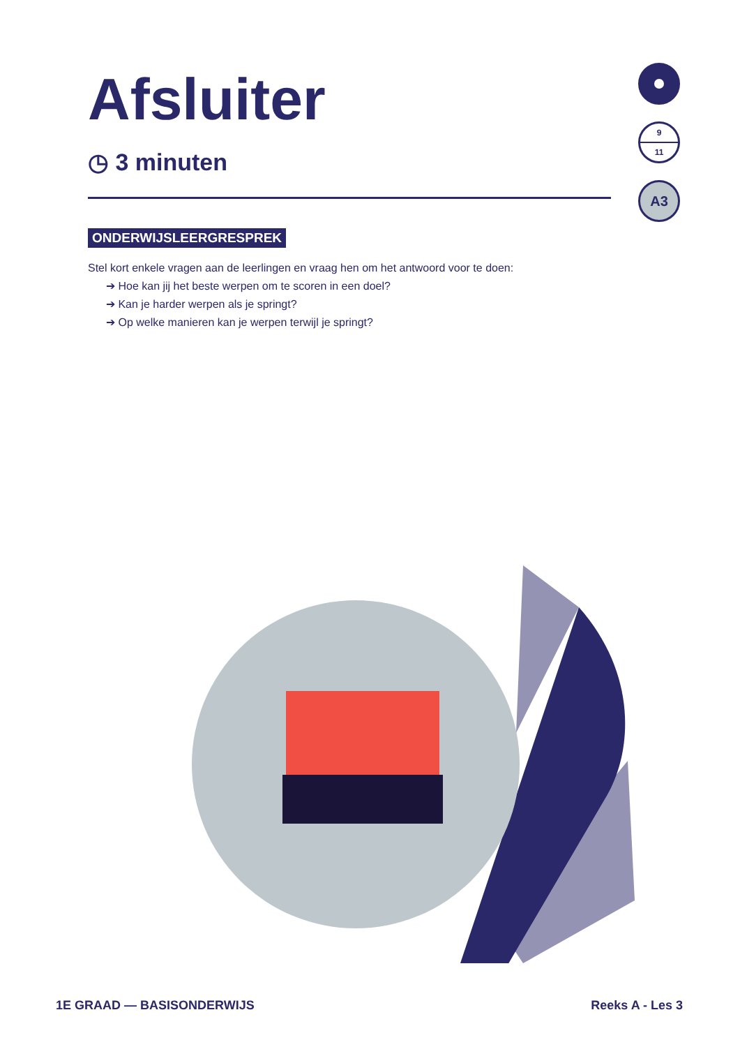Afsluiter
◷ 3 minuten
ONDERWIJSLEERGRESPREK
Stel kort enkele vragen aan de leerlingen en vraag hen om het antwoord voor te doen:
➔ Hoe kan jij het beste werpen om te scoren in een doel?
➔ Kan je harder werpen als je springt?
➔ Op welke manieren kan je werpen terwijl je springt?
9
11
A3
1E GRAAD — BASISONDERWIJS Reeks A - Les 3